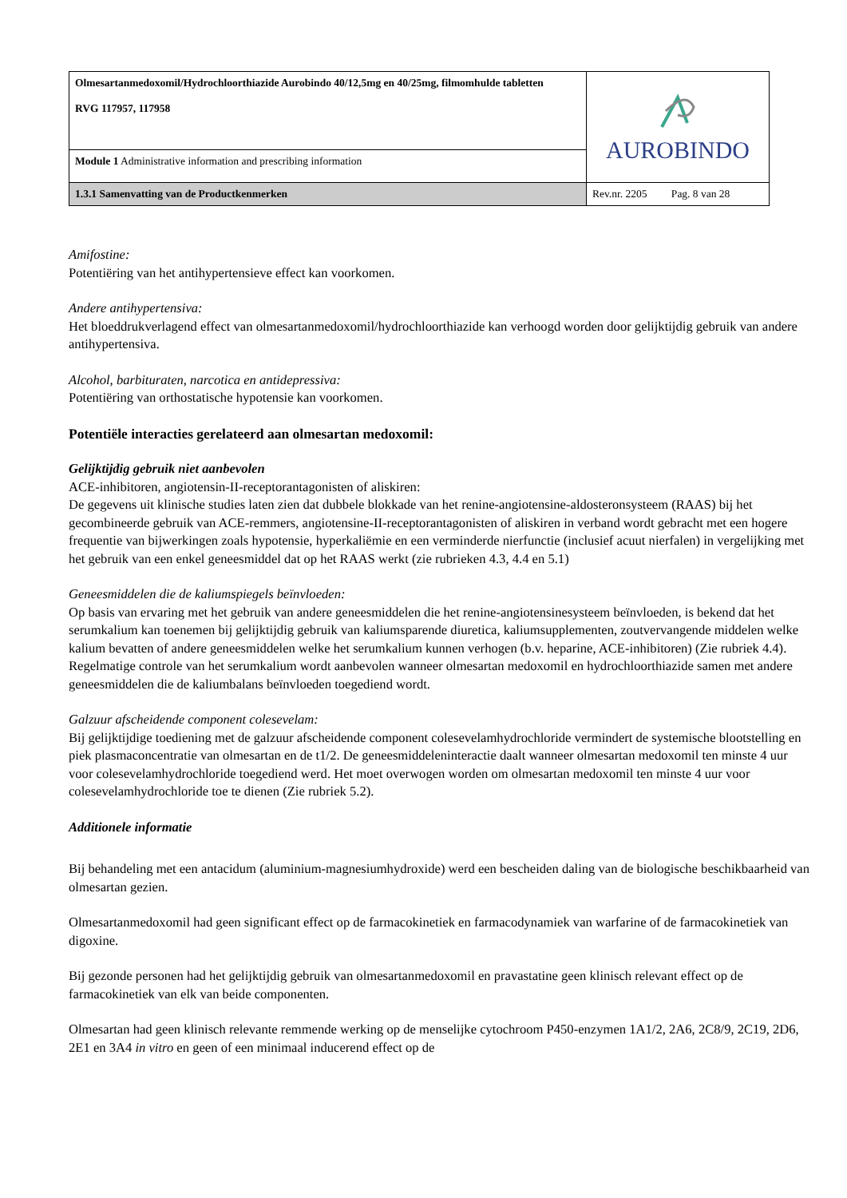| Olmesartanmedoxomil/Hydrochloorthiazide Aurobindo 40/12,5mg en 40/25mg, filmomhulde tabletten RVG 117957, 117958 | AUROBINDO |
| Module 1 Administrative information and prescribing information | |
| 1.3.1 Samenvatting van de Productkenmerken | Rev.nr. 2205 Pag. 8 van 28 |
Amifostine:
Potentiëring van het antihypertensieve effect kan voorkomen.
Andere antihypertensiva:
Het bloeddrukverlagend effect van olmesartanmedoxomil/hydrochloorthiazide kan verhoogd worden door gelijktijdig gebruik van andere antihypertensiva.
Alcohol, barbituraten, narcotica en antidepressiva:
Potentiëring van orthostatische hypotensie kan voorkomen.
Potentiële interacties gerelateerd aan olmesartan medoxomil:
Gelijktijdig gebruik niet aanbevolen
ACE-inhibitoren, angiotensin-II-receptorantagonisten of aliskiren:
De gegevens uit klinische studies laten zien dat dubbele blokkade van het renine-angiotensine-aldosteronsysteem (RAAS) bij het gecombineerde gebruik van ACE-remmers, angiotensine-II-receptorantagonisten of aliskiren in verband wordt gebracht met een hogere frequentie van bijwerkingen zoals hypotensie, hyperkaliëmie en een verminderde nierfunctie (inclusief acuut nierfalen) in vergelijking met het gebruik van een enkel geneesmiddel dat op het RAAS werkt (zie rubrieken 4.3, 4.4 en 5.1)
Geneesmiddelen die de kaliumspiegels beïnvloeden:
Op basis van ervaring met het gebruik van andere geneesmiddelen die het renine-angiotensinesysteem beïnvloeden, is bekend dat het serumkalium kan toenemen bij gelijktijdig gebruik van kaliumsparende diuretica, kaliumsupplementen, zoutvervangende middelen welke kalium bevatten of andere geneesmiddelen welke het serumkalium kunnen verhogen (b.v. heparine, ACE-inhibitoren) (Zie rubriek 4.4). Regelmatige controle van het serumkalium wordt aanbevolen wanneer olmesartan medoxomil en hydrochloorthiazide samen met andere geneesmiddelen die de kaliumbalans beïnvloeden toegediend wordt.
Galzuur afscheidende component colesevelam:
Bij gelijktijdige toediening met de galzuur afscheidende component colesevelamhydrochloride vermindert de systemische blootstelling en piek plasmaconcentratie van olmesartan en de t1/2. De geneesmiddeleninteractie daalt wanneer olmesartan medoxomil ten minste 4 uur voor colesevelamhydrochloride toegediend werd. Het moet overwogen worden om olmesartan medoxomil ten minste 4 uur voor colesevelamhydrochloride toe te dienen (Zie rubriek 5.2).
Additionele informatie
Bij behandeling met een antacidum (aluminium-magnesiumhydroxide) werd een bescheiden daling van de biologische beschikbaarheid van olmesartan gezien.
Olmesartanmedoxomil had geen significant effect op de farmacokinetiek en farmacodynamiek van warfarine of de farmacokinetiek van digoxine.
Bij gezonde personen had het gelijktijdig gebruik van olmesartanmedoxomil en pravastatine geen klinisch relevant effect op de farmacokinetiek van elk van beide componenten.
Olmesartan had geen klinisch relevante remmende werking op de menselijke cytochroom P450-enzymen 1A1/2, 2A6, 2C8/9, 2C19, 2D6, 2E1 en 3A4 in vitro en geen of een minimaal inducerend effect op de